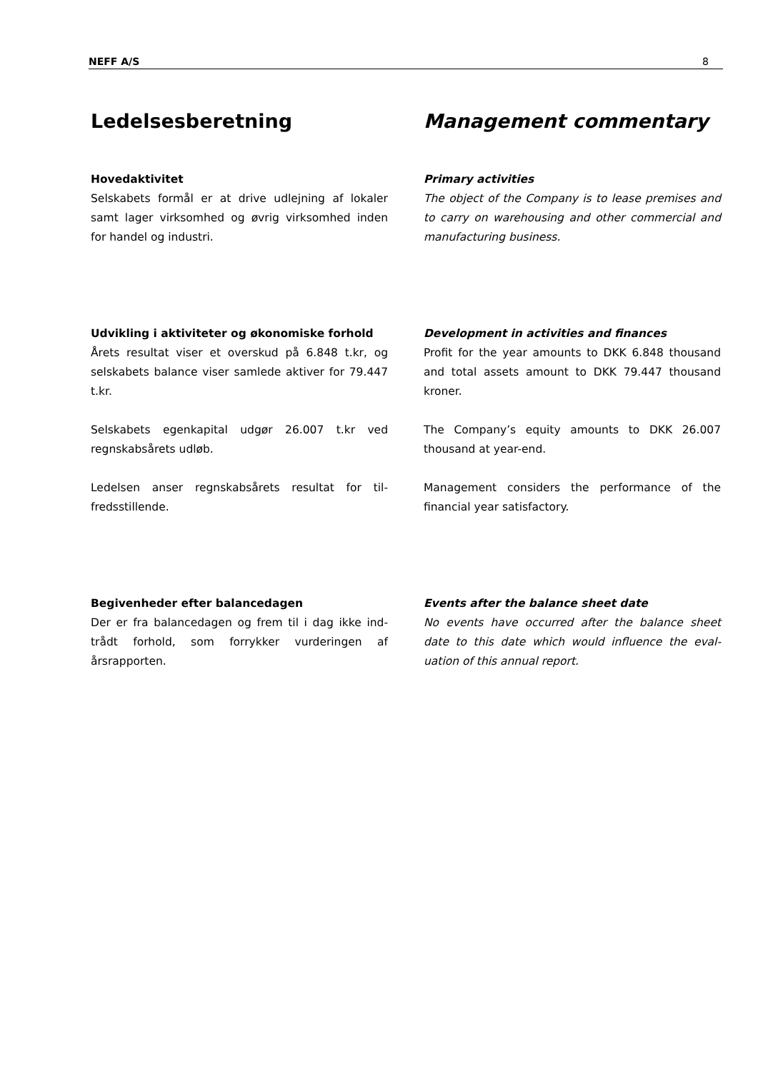NEFF A/S 8
Ledelsesberetning
Hovedaktivitet
Selskabets formål er at drive udlejning af lokaler samt lager virksomhed og øvrig virksomhed inden for handel og industri.
Udvikling i aktiviteter og økonomiske forhold
Årets resultat viser et overskud på 6.848 t.kr, og selskabets balance viser samlede aktiver for 79.447 t.kr.
Selskabets egenkapital udgør 26.007 t.kr ved regnskabsårets udløb.
Ledelsen anser regnskabsårets resultat for til-fredsstillende.
Begivenheder efter balancedagen
Der er fra balancedagen og frem til i dag ikke ind-trådt forhold, som forrykker vurderingen af årsrapporten.
Management commentary
Primary activities
The object of the Company is to lease premises and to carry on warehousing and other commercial and manufacturing business.
Development in activities and finances
Profit for the year amounts to DKK 6.848 thousand and total assets amount to DKK 79.447 thousand kroner.
The Company’s equity amounts to DKK 26.007 thousand at year-end.
Management considers the performance of the financial year satisfactory.
Events after the balance sheet date
No events have occurred after the balance sheet date to this date which would influence the eval-uation of this annual report.